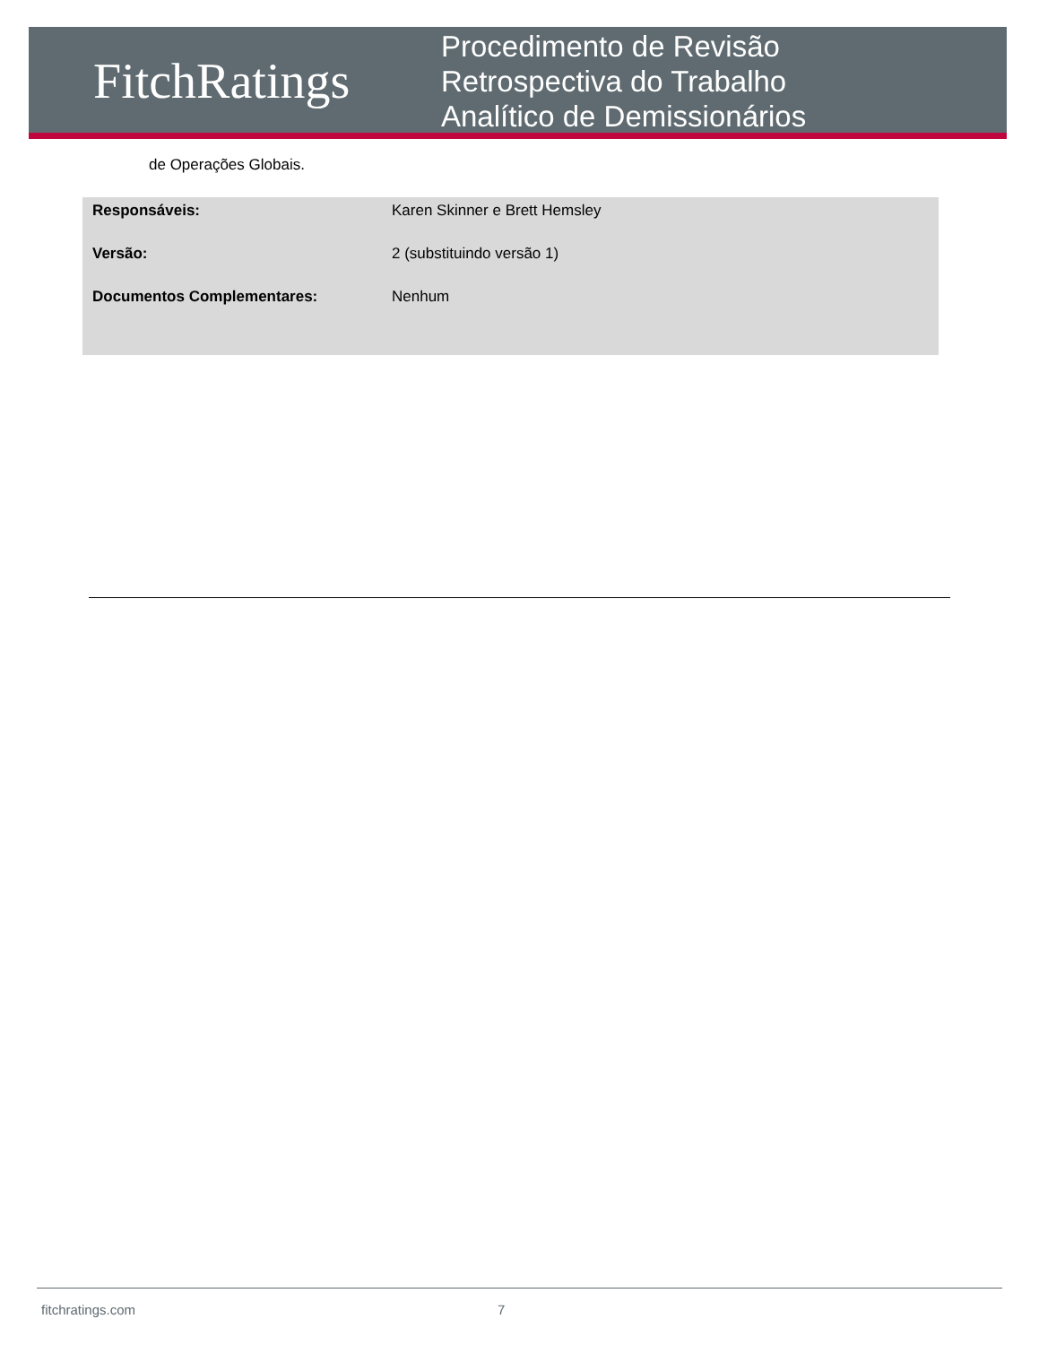FitchRatings
Procedimento de Revisão
Retrospectiva do Trabalho
Analítico de Demissionários
de Operações Globais.
| Responsáveis: | Karen Skinner e Brett Hemsley |
| Versão: | 2 (substituindo versão 1) |
| Documentos Complementares: | Nenhum |
fitchratings.com 7